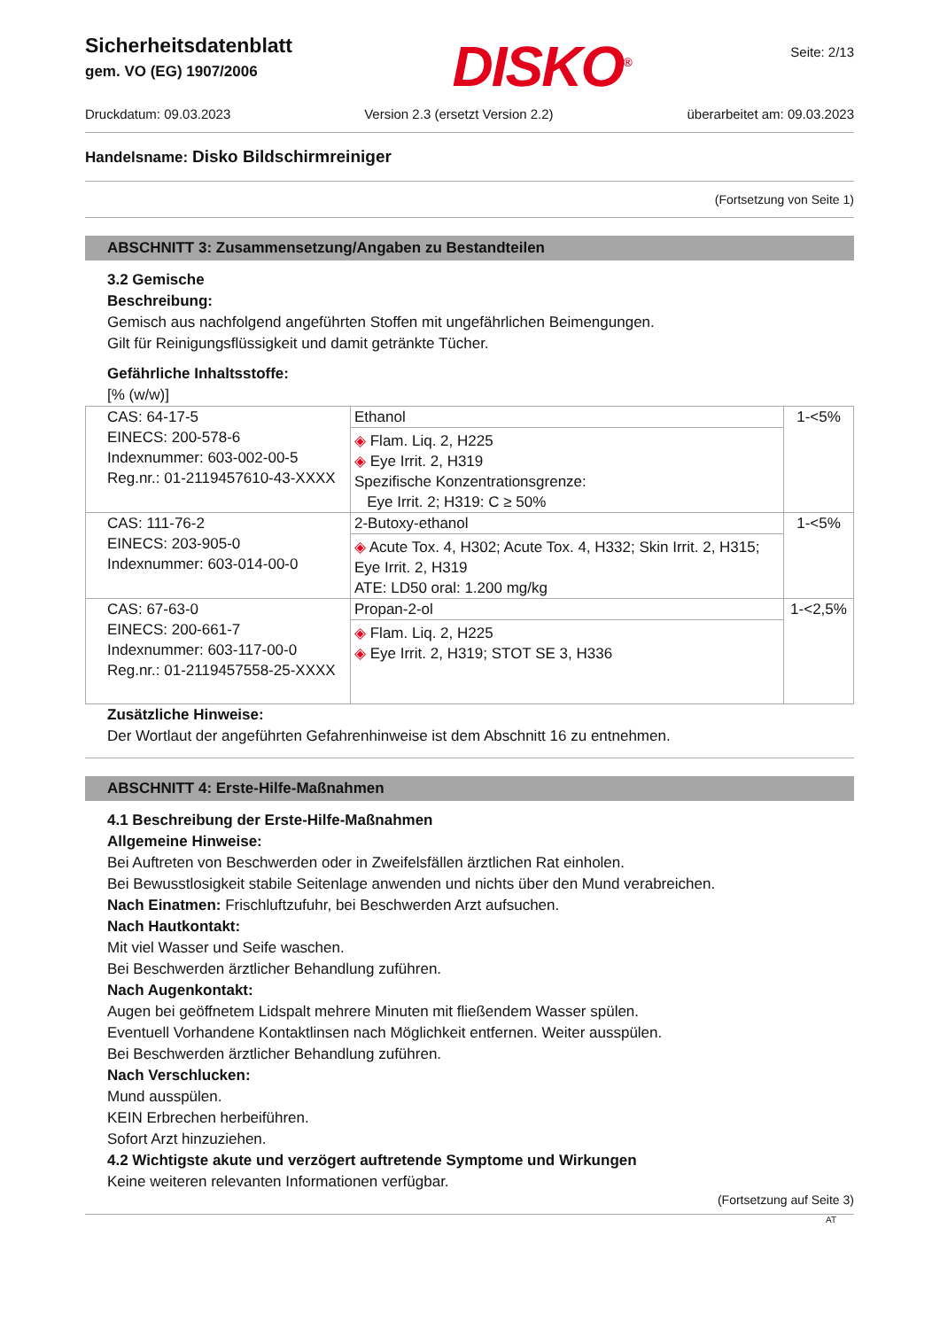Sicherheitsdatenblatt
gem. VO (EG) 1907/2006
DISKO<sup>®</sup>
Seite: 2/13
Druckdatum: 09.03.2023 Version 2.3 (ersetzt Version 2.2) überarbeitet am: 09.03.2023
Handelsname: Disko Bildschirmreiniger
(Fortsetzung von Seite 1)
ABSCHNITT 3: Zusammensetzung/Angaben zu Bestandteilen
3.2 Gemische
Beschreibung:
Gemisch aus nachfolgend angeführten Stoffen mit ungefährlichen Beimengungen.
Gilt für Reinigungsflüssigkeit und damit getränkte Tücher.
Gefährliche Inhaltsstoffe:
[% (w/w)]
| CAS: 64-17-5 EINECS: 200-578-6 Indexnummer: 603-002-00-5 Reg.nr.: 01-2119457610-43-XXXX | Ethanol ◈ Flam. Liq. 2, H225 ◈ Eye Irrit. 2, H319 Spezifische Konzentrationsgrenze: Eye Irrit. 2; H319: C ≥ 50% | 1-<5% |
| CAS: 111-76-2 EINECS: 203-905-0 Indexnummer: 603-014-00-0 | 2-Butoxy-ethanol ◈ Acute Tox. 4, H302; Acute Tox. 4, H332; Skin Irrit. 2, H315; Eye Irrit. 2, H319 ATE: LD50 oral: 1.200 mg/kg | 1-<5% |
| CAS: 67-63-0 EINECS: 200-661-7 Indexnummer: 603-117-00-0 Reg.nr.: 01-2119457558-25-XXXX | Propan-2-ol ◈ Flam. Liq. 2, H225 ◈ Eye Irrit. 2, H319; STOT SE 3, H336 | 1-<2,5% |
Zusätzliche Hinweise:
Der Wortlaut der angeführten Gefahrenhinweise ist dem Abschnitt 16 zu entnehmen.
ABSCHNITT 4: Erste-Hilfe-Maßnahmen
4.1 Beschreibung der Erste-Hilfe-Maßnahmen
Allgemeine Hinweise:
Bei Auftreten von Beschwerden oder in Zweifelsfällen ärztlichen Rat einholen.
Bei Bewusstlosigkeit stabile Seitenlage anwenden und nichts über den Mund verabreichen.
Nach Einatmen: Frischluftzufuhr, bei Beschwerden Arzt aufsuchen.
Nach Hautkontakt:
Mit viel Wasser und Seife waschen.
Bei Beschwerden ärztlicher Behandlung zuführen.
Nach Augenkontakt:
Augen bei geöffnetem Lidspalt mehrere Minuten mit fließendem Wasser spülen.
Eventuell Vorhandene Kontaktlinsen nach Möglichkeit entfernen. Weiter ausspülen.
Bei Beschwerden ärztlicher Behandlung zuführen.
Nach Verschlucken:
Mund ausspülen.
KEIN Erbrechen herbeiführen.
Sofort Arzt hinzuziehen.
4.2 Wichtigste akute und verzögert auftretende Symptome und Wirkungen
Keine weiteren relevanten Informationen verfügbar.
(Fortsetzung auf Seite 3)
AT